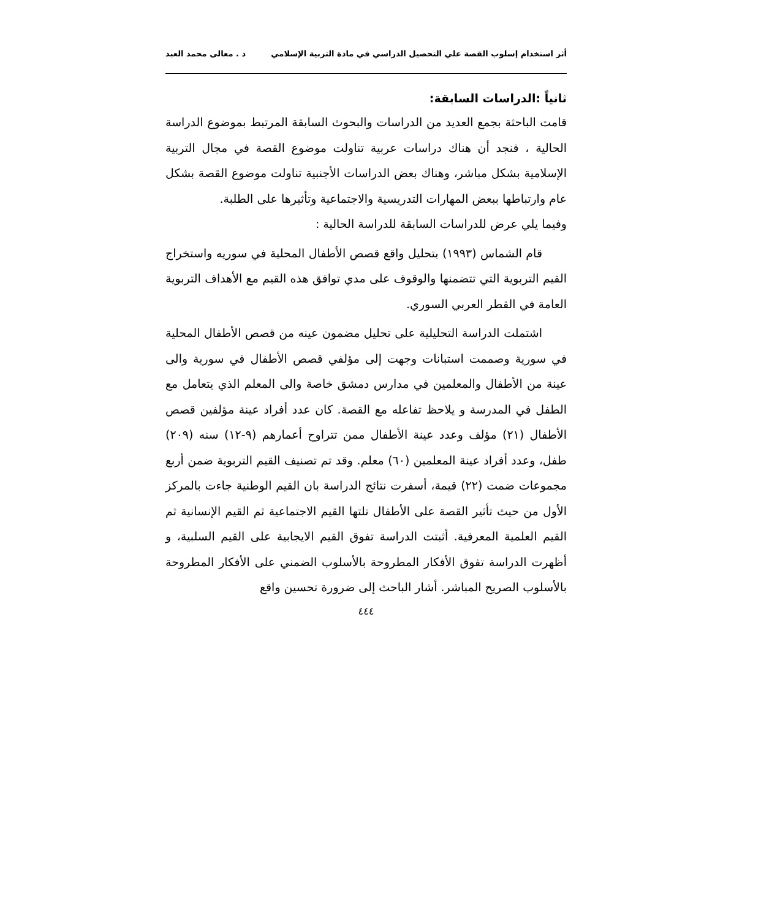أثر استخدام إسلوب القصة علي التحصيل الدراسي في مادة التربية الإسلامي د . معالى محمد العبد
ثانياً :الدراسات السابقة:
قامت الباحثة بجمع العديد من الدراسات والبحوث السابقة المرتبط بموضوع الدراسة الحالية ، فنجد أن هناك دراسات عربية تناولت موضوع القصة في مجال التربية الإسلامية بشكل مباشر، وهناك بعض الدراسات الأجنبية تناولت موضوع القصة بشكل عام وارتباطها ببعض المهارات التدريسية والاجتماعية وتأثيرها على الطلبة.
وفيما يلي عرض للدراسات السابقة للدراسة الحالية :
قام الشماس (١٩٩٣) بتحليل واقع قصص الأطفال المحلية في سوريه واستخراج القيم التربوية التي تتضمنها والوقوف على مدي توافق هذه القيم مع الأهداف التربوية العامة في القطر العربي السوري.
اشتملت الدراسة التحليلية على تحليل مضمون عينه من قصص الأطفال المحلية في سورية وصممت استبانات وجهت إلى مؤلفي قصص الأطفال في سورية والى عينة من الأطفال والمعلمين في مدارس دمشق خاصة والى المعلم الذي يتعامل مع الطفل في المدرسة و يلاحظ تفاعله مع القصة. كان عدد أفراد عينة مؤلفين قصص الأطفال (٢١) مؤلف وعدد عينة الأطفال ممن تتراوح أعمارهم (٩-١٢) سنه (٢٠٩) طفل، وعدد أفراد عينة المعلمين (٦٠) معلم. وقد تم تصنيف القيم التربوية ضمن أربع مجموعات ضمت (٢٢) قيمة، أسفرت نتائج الدراسة بان القيم الوطنية جاءت بالمركز الأول من حيث تأثير القصة على الأطفال تلتها القيم الاجتماعية ثم القيم الإنسانية ثم القيم العلمية المعرفية. أثبتت الدراسة تفوق القيم الايجابية على القيم السلبية، و أظهرت الدراسة تفوق الأفكار المطروحة بالأسلوب الضمني على الأفكار المطروحة بالأسلوب الصريح المباشر. أشار الباحث إلى ضرورة تحسين واقع
٤٤٤